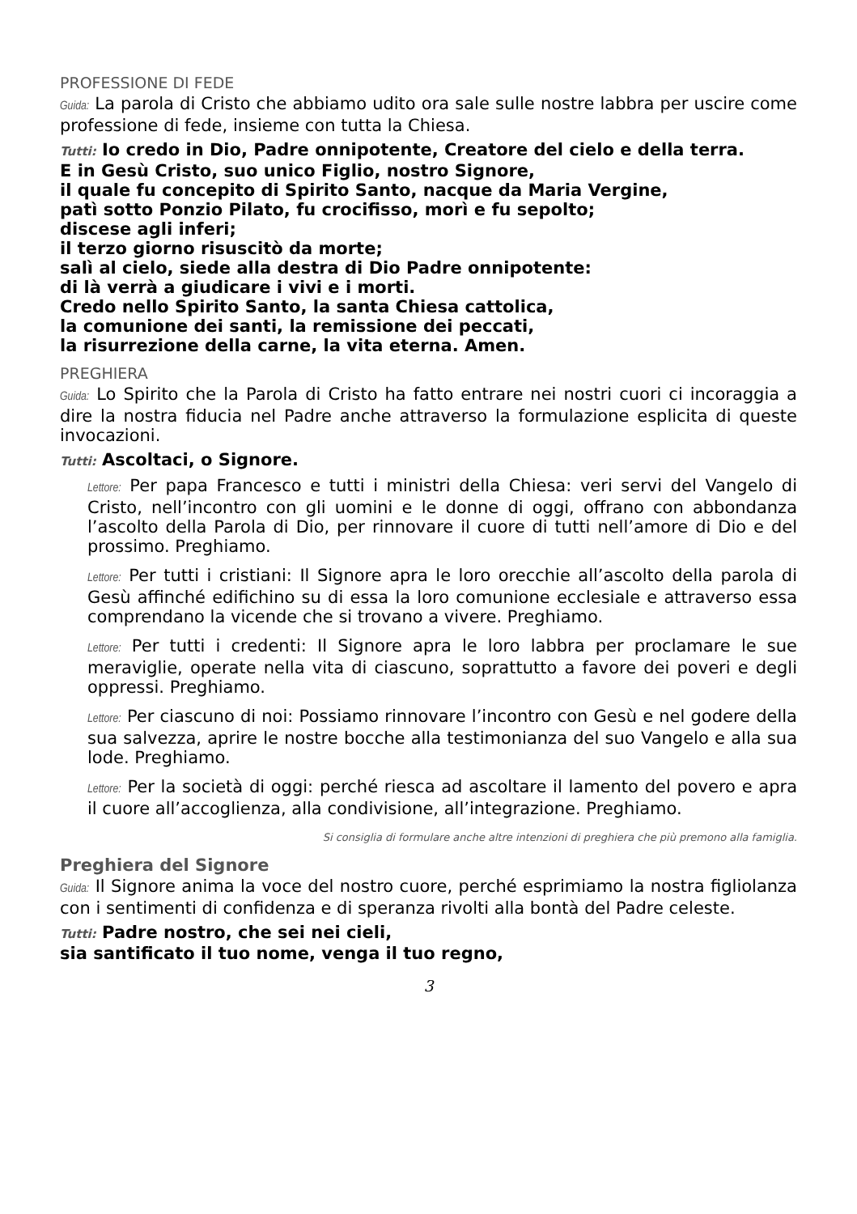PROFESSIONE DI FEDE
Guida: La parola di Cristo che abbiamo udito ora sale sulle nostre labbra per uscire come professione di fede, insieme con tutta la Chiesa.
Tutti: Io credo in Dio, Padre onnipotente, Creatore del cielo e della terra.
E in Gesù Cristo, suo unico Figlio, nostro Signore,
il quale fu concepito di Spirito Santo, nacque da Maria Vergine,
patì sotto Ponzio Pilato, fu crocifisso, morì e fu sepolto;
discese agli inferi;
il terzo giorno risuscitò da morte;
salì al cielo, siede alla destra di Dio Padre onnipotente:
di là verrà a giudicare i vivi e i morti.
Credo nello Spirito Santo, la santa Chiesa cattolica,
la comunione dei santi, la remissione dei peccati,
la risurrezione della carne, la vita eterna. Amen.
PREGHIERA
Guida: Lo Spirito che la Parola di Cristo ha fatto entrare nei nostri cuori ci incoraggia a dire la nostra fiducia nel Padre anche attraverso la formulazione esplicita di queste invocazioni.
Tutti: Ascoltaci, o Signore.
Lettore: Per papa Francesco e tutti i ministri della Chiesa: veri servi del Vangelo di Cristo, nell’incontro con gli uomini e le donne di oggi, offrano con abbondanza l’ascolto della Parola di Dio, per rinnovare il cuore di tutti nell’amore di Dio e del prossimo. Preghiamo.
Lettore: Per tutti i cristiani: Il Signore apra le loro orecchie all’ascolto della parola di Gesù affinché edifichino su di essa la loro comunione ecclesiale e attraverso essa comprendano la vicende che si trovano a vivere. Preghiamo.
Lettore: Per tutti i credenti: Il Signore apra le loro labbra per proclamare le sue meraviglie, operate nella vita di ciascuno, soprattutto a favore dei poveri e degli oppressi. Preghiamo.
Lettore: Per ciascuno di noi: Possiamo rinnovare l’incontro con Gesù e nel godere della sua salvezza, aprire le nostre bocche alla testimonianza del suo Vangelo e alla sua lode. Preghiamo.
Lettore: Per la società di oggi: perché riesca ad ascoltare il lamento del povero e apra il cuore all’accoglienza, alla condivisione, all’integrazione. Preghiamo.
Si consiglia di formulare anche altre intenzioni di preghiera che più premono alla famiglia.
Preghiera del Signore
Guida: Il Signore anima la voce del nostro cuore, perché esprimiamo la nostra figliolanza con i sentimenti di confidenza e di speranza rivolti alla bontà del Padre celeste.
Tutti: Padre nostro, che sei nei cieli,
sia santificato il tuo nome, venga il tuo regno,
3